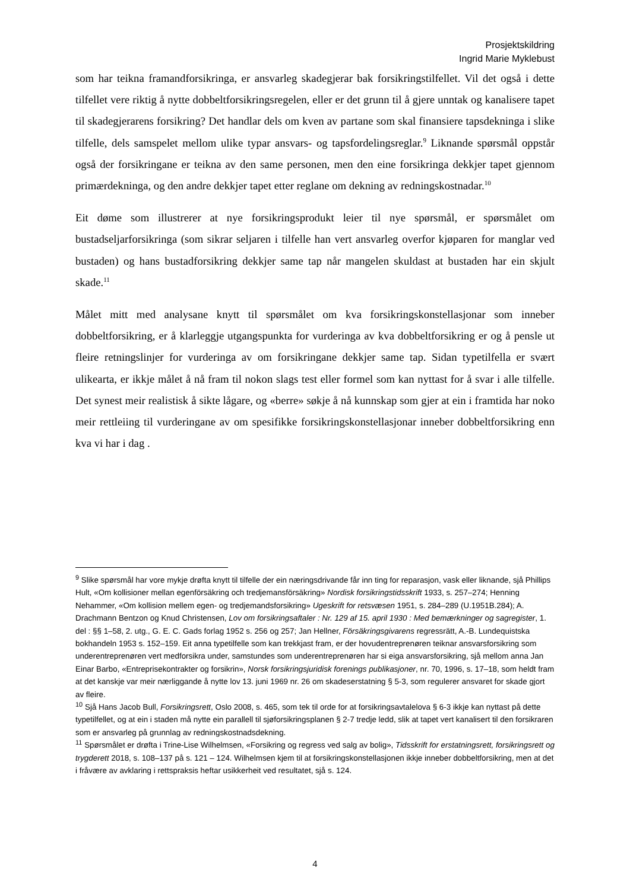Prosjektskildring
Ingrid Marie Myklebust
som har teikna framandforsikringa, er ansvarleg skadegjerar bak forsikringstilfellet. Vil det også i dette tilfellet vere riktig å nytte dobbeltforsikringsregelen, eller er det grunn til å gjere unntak og kanalisere tapet til skadegjerarens forsikring? Det handlar dels om kven av partane som skal finansiere tapsdekninga i slike tilfelle, dels samspelet mellom ulike typar ansvars- og tapsfordelingsreglar.<sup>9</sup> Liknande spørsmål oppstår også der forsikringane er teikna av den same personen, men den eine forsikringa dekkjer tapet gjennom primærdekninga, og den andre dekkjer tapet etter reglane om dekning av redningskostnadar.<sup>10</sup>
Eit døme som illustrerer at nye forsikringsprodukt leier til nye spørsmål, er spørsmålet om bustadseljarforsikringa (som sikrar seljaren i tilfelle han vert ansvarleg overfor kjøparen for manglar ved bustaden) og hans bustadforsikring dekkjer same tap når mangelen skuldast at bustaden har ein skjult skade.<sup>11</sup>
Målet mitt med analysane knytt til spørsmålet om kva forsikringskonstellasjonar som inneber dobbeltforsikring, er å klarleggje utgangspunkta for vurderinga av kva dobbeltforsikring er og å pensle ut fleire retningslinjer for vurderinga av om forsikringane dekkjer same tap. Sidan typetilfella er svært ulikearta, er ikkje målet å nå fram til nokon slags test eller formel som kan nyttast for å svar i alle tilfelle. Det synest meir realistisk å sikte lågare, og «berre» søkje å nå kunnskap som gjer at ein i framtida har noko meir rettleiing til vurderingane av om spesifikke forsikringskonstellasjonar inneber dobbeltforsikring enn kva vi har i dag .
<sup>9</sup> Slike spørsmål har vore mykje drøfta knytt til tilfelle der ein næringsdrivande får inn ting for reparasjon, vask eller liknande, sjå Phillips Hult, «Om kollisioner mellan egenförsäkring och tredjemansförsäkring» Nordisk forsikringstidsskrift 1933, s. 257–274; Henning Nehammer, «Om kollision mellem egen- og tredjemandsforsikring» Ugeskrift for retsvæsen 1951, s. 284–289 (U.1951B.284); A. Drachmann Bentzon og Knud Christensen, Lov om forsikringsaftaler : Nr. 129 af 15. april 1930 : Med bemærkninger og sagregister, 1. del : §§ 1–58, 2. utg., G. E. C. Gads forlag 1952 s. 256 og 257; Jan Hellner, Försäkringsgivarens regressrätt, A.-B. Lundequistska bokhandeln 1953 s. 152–159. Eit anna typetilfelle som kan trekkjast fram, er der hovudentreprenøren teiknar ansvarsforsikring som underentreprenøren vert medforsikra under, samstundes som underentreprenøren har si eiga ansvarsforsikring, sjå mellom anna Jan Einar Barbo, «Entreprisekontrakter og forsikrin», Norsk forsikringsjuridisk forenings publikasjoner, nr. 70, 1996, s. 17–18, som heldt fram at det kanskje var meir nærliggande å nytte lov 13. juni 1969 nr. 26 om skadeserstatning § 5-3, som regulerer ansvaret for skade gjort av fleire.
<sup>10</sup> Sjå Hans Jacob Bull, Forsikringsrett, Oslo 2008, s. 465, som tek til orde for at forsikringsavtalelova § 6-3 ikkje kan nyttast på dette typetilfellet, og at ein i staden må nytte ein parallell til sjøforsikringsplanen § 2-7 tredje ledd, slik at tapet vert kanalisert til den forsikraren som er ansvarleg på grunnlag av redningskostnadsdekning.
<sup>11</sup> Spørsmålet er drøfta i Trine-Lise Wilhelmsen, «Forsikring og regress ved salg av bolig», Tidsskrift for erstatningsrett, forsikringsrett og trygderett 2018, s. 108–137 på s. 121 – 124. Wilhelmsen kjem til at forsikringskonstellasjonen ikkje inneber dobbeltforsikring, men at det i fråvære av avklaring i rettspraksis heftar usikkerheit ved resultatet, sjå s. 124.
4